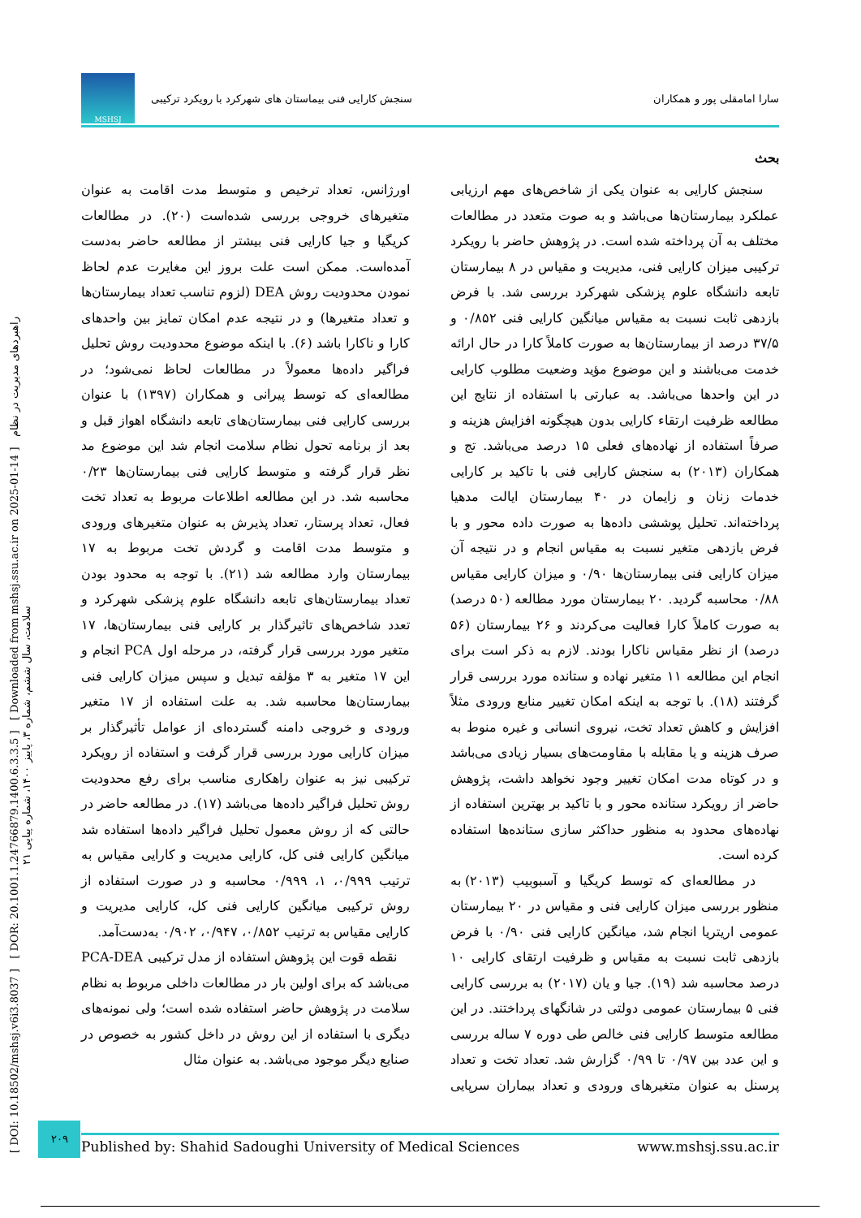سارا امامقلی پور و همکاران سنجش کارایی فنی بیماستان های شهرکرد با رویکرد ترکیبی MSHSJ
[ DOI: 10.18502/mshsj.v6i3.8037 ] [ DOR: 20.1001.1.24766879.1400.6.3.3.5 ] [ Downloaded from mshsj.ssu.ac.ir on 2025-01-14 ] راهبردهای مدیریت در نظام سلامت، سال ششم، شماره ۳، پاییز ۱۴۰۰، شماره پیاپی ۲۱
بحث
سنجش کارایی به عنوان یکی از شاخص‌های مهم ارزیابی عملکرد بیمارستان‌ها می‌باشد و به صوت متعدد در مطالعات مختلف به آن پرداخته شده است. در پژوهش حاضر با رویکرد ترکیبی میزان کارایی فنی، مدیریت و مقیاس در ۸ بیمارستان تابعه دانشگاه علوم پزشکی شهرکرد بررسی شد. با فرض بازدهی ثابت نسبت به مقیاس میانگین کارایی فنی ۰/۸۵۲ و ۳۷/۵ درصد از بیمارستان‌ها به صورت کاملاً کارا در حال ارائه خدمت می‌باشند و این موضوع مؤید وضعیت مطلوب کارایی در این واحدها می‌باشد. به عبارتی با استفاده از نتایج این مطالعه ظرفیت ارتقاء کارایی بدون هیچگونه افزایش هزینه و صرفاً استفاده از نهاده‌های فعلی ۱۵ درصد می‌باشد. تج و همکاران (۲۰۱۳) به سنجش کارایی فنی با تاکید بر کارایی خدمات زنان و زایمان در ۴۰ بیمارستان ایالت مدهیا پرداخته‌اند. تحلیل پوششی داده‌ها به صورت داده محور و با فرض بازدهی متغیر نسبت به مقیاس انجام و در نتیجه آن میزان کارایی فنی بیمارستان‌ها ۰/۹۰ و میزان کارایی مقیاس ۰/۸۸ محاسبه گردید. ۲۰ بیمارستان مورد مطالعه (۵۰ درصد) به صورت کاملاً کارا فعالیت می‌کردند و ۲۶ بیمارستان (۵۶ درصد) از نظر مقیاس ناکارا بودند. لازم به ذکر است برای انجام این مطالعه ۱۱ متغیر نهاده و ستانده مورد بررسی قرار گرفتند (۱۸). با توجه به اینکه امکان تغییر منابع ورودی مثلاً افزایش و کاهش تعداد تخت، نیروی انسانی و غیره منوط به صرف هزینه و یا مقابله با مقاومت‌های بسیار زیادی می‌باشد و در کوتاه مدت امکان تغییر وجود نخواهد داشت، پژوهش حاضر از رویکرد ستانده محور و با تاکید بر بهترین استفاده از نهاده‌های محدود به منظور حداکثر سازی ستانده‌ها استفاده کرده است.
در مطالعه‌ای که توسط کریگیا و آسبوبیب (۲۰۱۳) به منظور بررسی میزان کارایی فنی و مقیاس در ۲۰ بیمارستان عمومی اریتریا انجام شد، میانگین کارایی فنی ۰/۹۰ با فرض بازدهی ثابت نسبت به مقیاس و ظرفیت ارتقای کارایی ۱۰ درصد محاسبه شد (۱۹). جیا و یان (۲۰۱۷) به بررسی کارایی فنی ۵ بیمارستان عمومی دولتی در شانگهای پرداختند. در این مطالعه متوسط کارایی فنی خالص طی دوره ۷ ساله بررسی و این عدد بین ۰/۹۷ تا ۰/۹۹ گزارش شد. تعداد تخت و تعداد پرسنل به عنوان متغیرهای ورودی و تعداد بیماران سرپایی اورژانس، تعداد ترخیص و متوسط مدت اقامت به عنوان متغیرهای خروجی بررسی شده‌است (۲۰). در مطالعات کریگیا و جیا کارایی فنی بیشتر از مطالعه حاضر به‌دست آمده‌است. ممکن است علت بروز این مغایرت عدم لحاظ نمودن محدودیت روش DEA (لزوم تناسب تعداد بیمارستان‌ها و تعداد متغیرها) و در نتیجه عدم امکان تمایز بین واحدهای کارا و ناکارا باشد (۶). با اینکه موضوع محدودیت روش تحلیل فراگیر داده‌ها معمولاً در مطالعات لحاظ نمی‌شود؛ در مطالعه‌ای که توسط پیرانی و همکاران (۱۳۹۷) با عنوان بررسی کارایی فنی بیمارستان‌های تابعه دانشگاه اهواز قبل و بعد از برنامه تحول نظام سلامت انجام شد این موضوع مد نظر قرار گرفته و متوسط کارایی فنی بیمارستان‌ها ۰/۲۳ محاسبه شد. در این مطالعه اطلاعات مربوط به تعداد تخت فعال، تعداد پرستار، تعداد پذیرش به عنوان متغیرهای ورودی و متوسط مدت اقامت و گردش تخت مربوط به ۱۷ بیمارستان وارد مطالعه شد (۲۱). با توجه به محدود بودن تعداد بیمارستان‌های تابعه دانشگاه علوم پزشکی شهرکرد و تعدد شاخص‌های تاثیرگذار بر کارایی فنی بیمارستان‌ها، ۱۷ متغیر مورد بررسی قرار گرفته، در مرحله اول PCA انجام و این ۱۷ متغیر به ۳ مؤلفه تبدیل و سپس میزان کارایی فنی بیمارستان‌ها محاسبه شد. به علت استفاده از ۱۷ متغیر ورودی و خروجی دامنه گسترده‌ای از عوامل تأثیرگذار بر میزان کارایی مورد بررسی قرار گرفت و استفاده از رویکرد ترکیبی نیز به عنوان راهکاری مناسب برای رفع محدودیت روش تحلیل فراگیر داده‌ها می‌باشد (۱۷). در مطالعه حاضر در حالتی که از روش معمول تحلیل فراگیر داده‌ها استفاده شد میانگین کارایی فنی کل، کارایی مدیریت و کارایی مقیاس به ترتیب ۰/۹۹۹، ۱، ۰/۹۹۹ محاسبه و در صورت استفاده از روش ترکیبی میانگین کارایی فنی کل، کارایی مدیریت و کارایی مقیاس به ترتیب ۰/۸۵۲، ۰/۹۴۷، ۰/۹۰۲ به‌دست‌آمد.
نقطه قوت این پژوهش استفاده از مدل ترکیبی PCA-DEA می‌باشد که برای اولین بار در مطالعات داخلی مربوط به نظام سلامت در پژوهش حاضر استفاده شده است؛ ولی نمونه‌های دیگری با استفاده از این روش در داخل کشور به خصوص در صنایع دیگر موجود می‌باشد. به عنوان مثال
۲۰۹
Published by: Shahid Sadoughi University of Medical Sciences www.mshsj.ssu.ac.ir